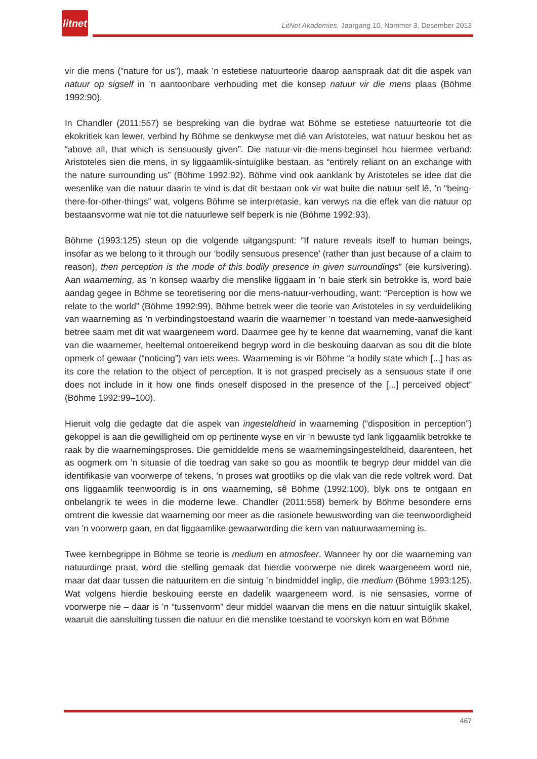litnet
LitNet Akademies, Jaargang 10, Nommer 3, Desember 2013
vir die mens (“nature for us”), maak ’n estetiese natuurteorie daarop aanspraak dat dit die aspek van natuur op sigself in ’n aantoonbare verhouding met die konsep natuur vir die mens plaas (Böhme 1992:90).
In Chandler (2011:557) se bespreking van die bydrae wat Böhme se estetiese natuurteorie tot die ekokritiek kan lewer, verbind hy Böhme se denkwyse met dié van Aristoteles, wat natuur beskou het as “above all, that which is sensuously given”. Die natuur-vir-die-mens-beginsel hou hiermee verband: Aristoteles sien die mens, in sy liggaamlik-sintuiglike bestaan, as “entirely reliant on an exchange with the nature surrounding us” (Böhme 1992:92). Böhme vind ook aanklank by Aristoteles se idee dat die wesenlike van die natuur daarin te vind is dat dit bestaan ook vir wat buite die natuur self lê, ’n “being-there-for-other-things” wat, volgens Böhme se interpretasie, kan verwys na die effek van die natuur op bestaansvorme wat nie tot die natuurlewe self beperk is nie (Böhme 1992:93).
Böhme (1993:125) steun op die volgende uitgangspunt: “If nature reveals itself to human beings, insofar as we belong to it through our ‘bodily sensuous presence’ (rather than just because of a claim to reason), then perception is the mode of this bodily presence in given surroundings” (eie kursivering). Aan waarneming, as ’n konsep waarby die menslike liggaam in ’n baie sterk sin betrokke is, word baie aandag gegee in Böhme se teoretisering oor die mens-natuur-verhouding, want: “Perception is how we relate to the world” (Böhme 1992:99). Böhme betrek weer die teorie van Aristoteles in sy verduideliking van waarneming as ’n verbindingstoestand waarin die waarnemer ’n toestand van mede-aanwesigheid betree saam met dit wat waargeneem word. Daarmee gee hy te kenne dat waarneming, vanaf die kant van die waarnemer, heeltemal ontoereikend begryp word in die beskouing daarvan as sou dit die blote opmerk of gewaar (“noticing”) van iets wees. Waarneming is vir Böhme “a bodily state which [...] has as its core the relation to the object of perception. It is not grasped precisely as a sensuous state if one does not include in it how one finds oneself disposed in the presence of the [...] perceived object” (Böhme 1992:99–100).
Hieruit volg die gedagte dat die aspek van ingesteldheid in waarneming (“disposition in perception”) gekoppel is aan die gewilligheid om op pertinente wyse en vir ’n bewuste tyd lank liggaamlik betrokke te raak by die waarnemingsproses. Die gemiddelde mens se waarnemingsingesteldheid, daarenteen, het as oogmerk om ’n situasie of die toedrag van sake so gou as moontlik te begryp deur middel van die identifikasie van voorwerpe of tekens, ’n proses wat grootliks op die vlak van die rede voltrek word. Dat ons liggaamlik teenwoordig is in ons waarneming, sê Böhme (1992:100), blyk ons te ontgaan en onbelangrik te wees in die moderne lewe. Chandler (2011:558) bemerk by Böhme besondere erns omtrent die kwessie dat waarneming oor meer as die rasionele bewuswording van die teenwoordigheid van ’n voorwerp gaan, en dat liggaamlike gewaarwording die kern van natuurwaarneming is.
Twee kernbegrippe in Böhme se teorie is medium en atmosfeer. Wanneer hy oor die waarneming van natuurdinge praat, word die stelling gemaak dat hierdie voorwerpe nie direk waargeneem word nie, maar dat daar tussen die natuuritem en die sintuig ’n bindmiddel inglip, die medium (Böhme 1993:125). Wat volgens hierdie beskouing eerste en dadelik waargeneem word, is nie sensasies, vorme of voorwerpe nie – daar is ’n “tussenvorm” deur middel waarvan die mens en die natuur sintuiglik skakel, waaruit die aansluiting tussen die natuur en die menslike toestand te voorskyn kom en wat Böhme
467